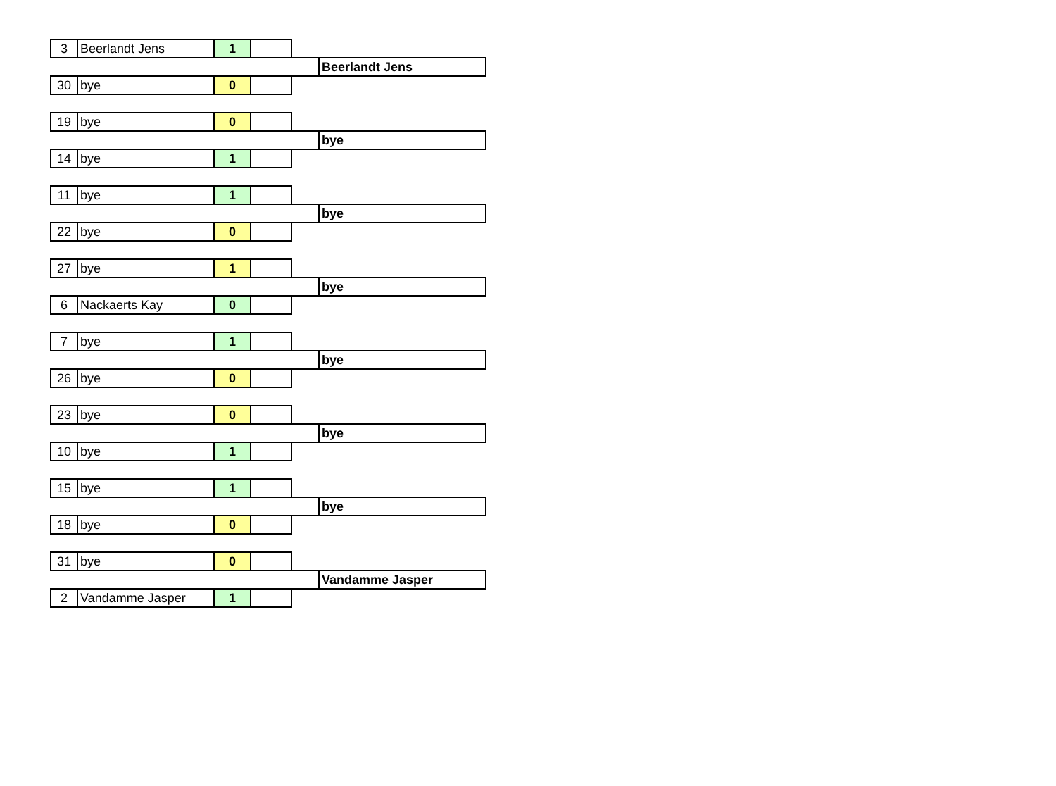| 3 | Beerlandt Jens | 1 | | | |
| | | | | | Beerlandt Jens |
| 30 | bye | 0 | | | |
| 19 | bye | 0 | | | |
| | | | | | bye |
| 14 | bye | 1 | | | |
| 11 | bye | 1 | | | |
| | | | | | bye |
| 22 | bye | 0 | | | |
| 27 | bye | 1 | | | |
| | | | | | bye |
| 6 | Nackaerts Kay | 0 | | | |
| 7 | bye | 1 | | | |
| | | | | | bye |
| 26 | bye | 0 | | | |
| 23 | bye | 0 | | | |
| | | | | | bye |
| 10 | bye | 1 | | | |
| 15 | bye | 1 | | | |
| | | | | | bye |
| 18 | bye | 0 | | | |
| 31 | bye | 0 | | | |
| | | | | | Vandamme Jasper |
| 2 | Vandamme Jasper | 1 | | | |